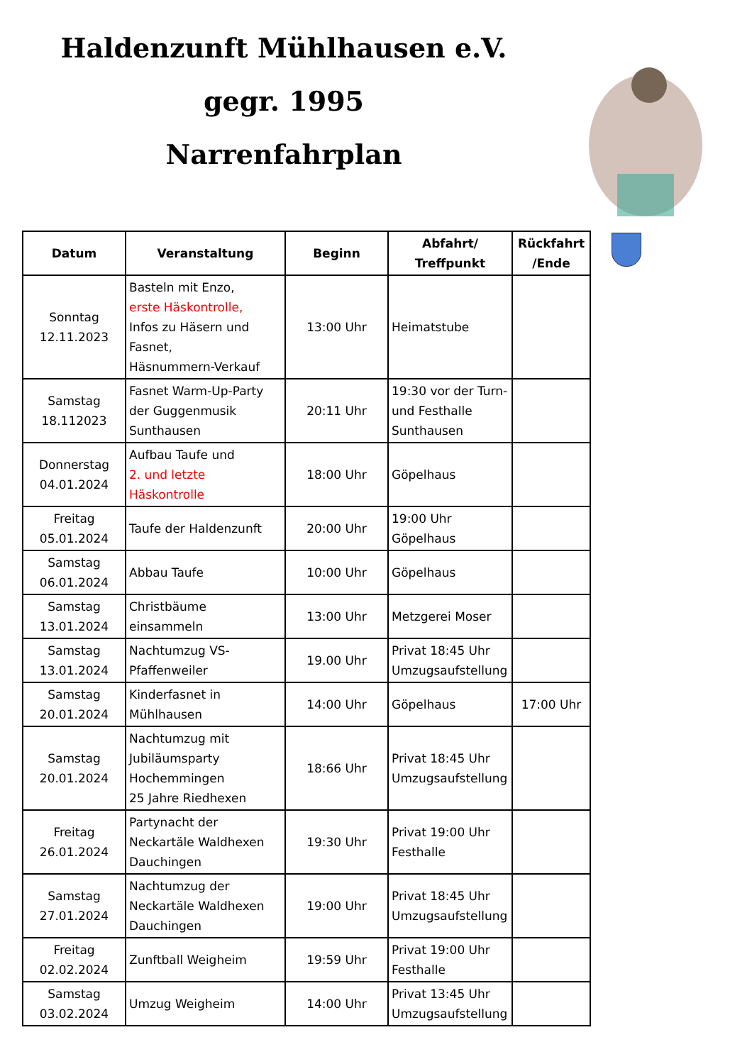Haldenzunft Mühlhausen e.V.
gegr. 1995
Narrenfahrplan
| Datum | Veranstaltung | Beginn | Abfahrt/ Treffpunkt | Rückfahrt /Ende |
| --- | --- | --- | --- | --- |
| Sonntag 12.11.2023 | Basteln mit Enzo, erste Häskontrolle, Infos zu Häsern und Fasnet, Häsnummern-Verkauf | 13:00 Uhr | Heimatstube | |
| Samstag 18.112023 | Fasnet Warm-Up-Party der Guggenmusik Sunthausen | 20:11 Uhr | 19:30 vor der Turn- und Festhalle Sunthausen | |
| Donnerstag 04.01.2024 | Aufbau Taufe und 2. und letzte Häskontrolle | 18:00 Uhr | Göpelhaus | |
| Freitag 05.01.2024 | Taufe der Haldenzunft | 20:00 Uhr | 19:00 Uhr Göpelhaus | |
| Samstag 06.01.2024 | Abbau Taufe | 10:00 Uhr | Göpelhaus | |
| Samstag 13.01.2024 | Christbäume einsammeln | 13:00 Uhr | Metzgerei Moser | |
| Samstag 13.01.2024 | Nachtumzug VS-Pfaffenweiler | 19.00 Uhr | Privat 18:45 Uhr Umzugsaufstellung | |
| Samstag 20.01.2024 | Kinderfasnet in Mühlhausen | 14:00 Uhr | Göpelhaus | 17:00 Uhr |
| Samstag 20.01.2024 | Nachtumzug mit Jubiläumsparty Hochemmingen 25 Jahre Riedhexen | 18:66 Uhr | Privat 18:45 Uhr Umzugsaufstellung | |
| Freitag 26.01.2024 | Partynacht der Neckartäle Waldhexen Dauchingen | 19:30 Uhr | Privat 19:00 Uhr Festhalle | |
| Samstag 27.01.2024 | Nachtumzug der Neckartäle Waldhexen Dauchingen | 19:00 Uhr | Privat 18:45 Uhr Umzugsaufstellung | |
| Freitag 02.02.2024 | Zunftball Weigheim | 19:59 Uhr | Privat 19:00 Uhr Festhalle | |
| Samstag 03.02.2024 | Umzug Weigheim | 14:00 Uhr | Privat 13:45 Uhr Umzugsaufstellung | |